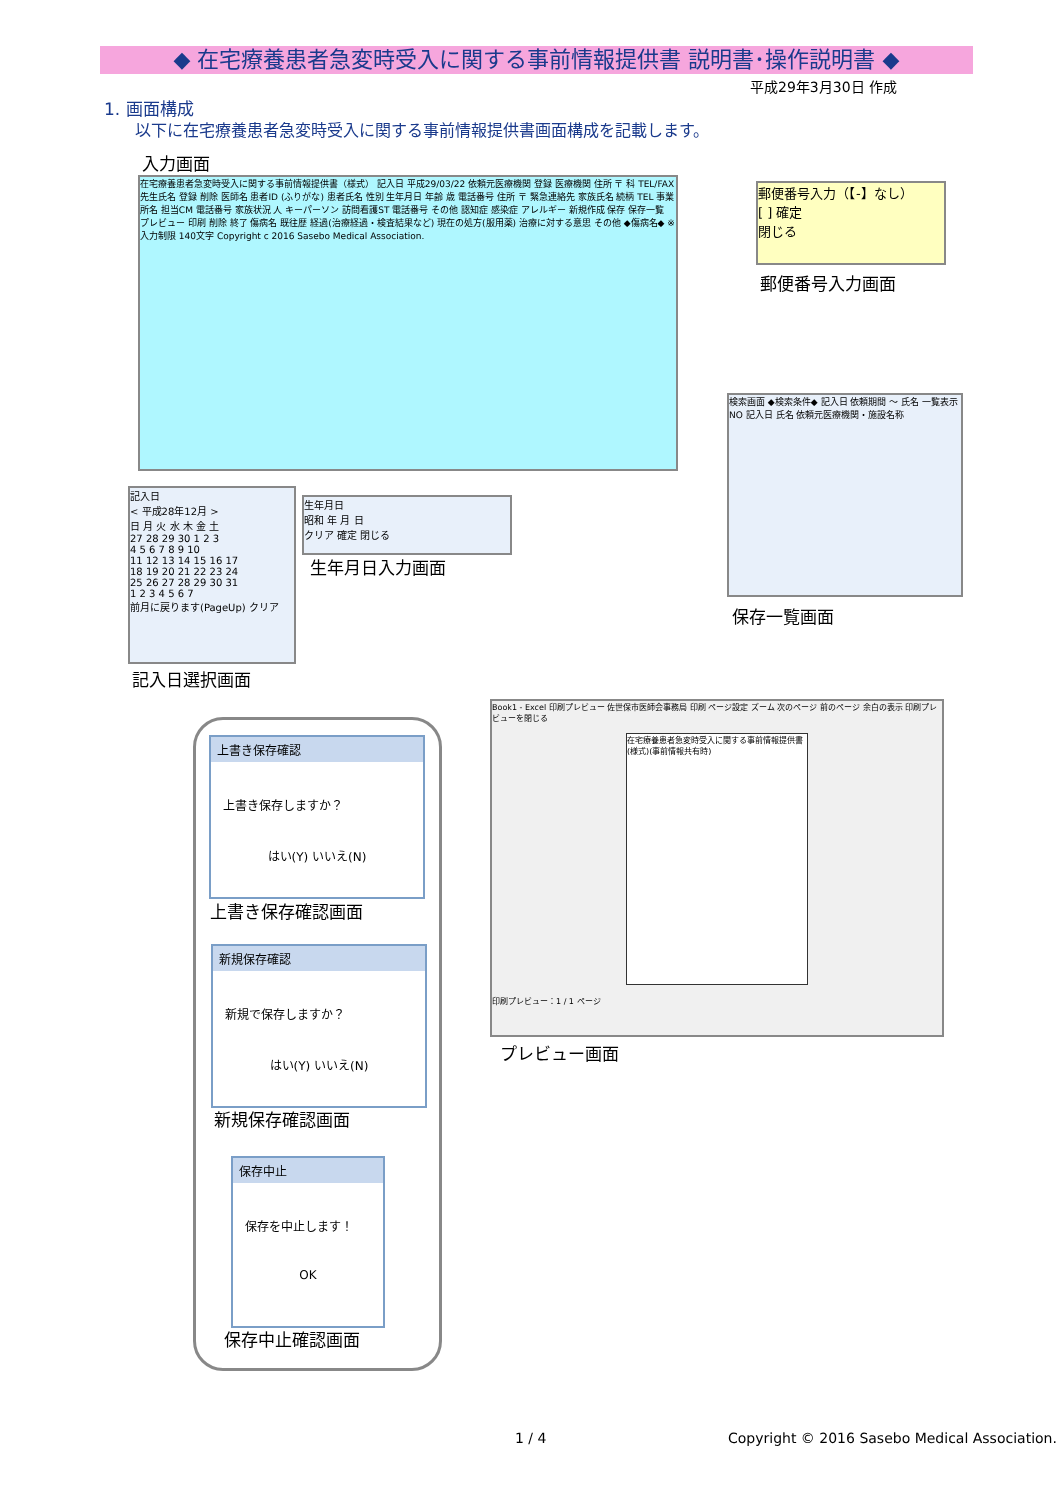◆ 在宅療養患者急変時受入に関する事前情報提供書 説明書･操作説明書 ◆
平成29年3月30日 作成
1. 画面構成
以下に在宅療養患者急変時受入に関する事前情報提供書画面構成を記載します。
入力画面
在宅療養患者急変時受入に関する事前情報提供書（様式） 記入日 平成29/03/22 依頼元医療機関 登録 医療機関 住所 〒 科 TEL/FAX 先生氏名 登録 削除 医師名 患者ID (ふりがな) 患者氏名 性別 生年月日 年齢 歳 電話番号 住所 〒 緊急連絡先 家族氏名 続柄 TEL 事業所名 担当CM 電話番号 家族状況 人 キーパーソン 訪問看護ST 電話番号 その他 認知症 感染症 アレルギー 新規作成 保存 保存一覧 プレビュー 印刷 削除 終了 傷病名 既往歴 経過(治療経過・検査結果など) 現在の処方(服用薬) 治療に対する意思 その他 ◆傷病名◆ ※入力制限 140文字 Copyright c 2016 Sasebo Medical Association.
郵便番号入力（【-】なし）
[ ] 確定
閉じる
郵便番号入力画面
検索画面 ◆検索条件◆ 記入日 依頼期間 ～ 氏名 一覧表示 NO 記入日 氏名 依頼元医療機関・施設名称
保存一覧画面
記入日
< 平成28年12月 >
日 月 火 水 木 金 土
27 28 29 30 1 2 3
4 5 6 7 8 9 10
11 12 13 14 15 16 17
18 19 20 21 22 23 24
25 26 27 28 29 30 31
1 2 3 4 5 6 7
前月に戻ります(PageUp) クリア
記入日選択画面
生年月日
昭和 年 月 日
クリア 確定 閉じる
生年月日入力画面
上書き保存確認
上書き保存しますか？
はい(Y) いいえ(N)
上書き保存確認画面
新規保存確認
新規で保存しますか？
はい(Y) いいえ(N)
新規保存確認画面
保存中止
保存を中止します！
OK
保存中止確認画面
Book1 - Excel 印刷プレビュー 佐世保市医師会事務局 印刷 ページ設定 ズーム 次のページ 前のページ 余白の表示 印刷プレビューを閉じる
在宅療養患者急変時受入に関する事前情報提供書(様式)(事前情報共有時)
印刷プレビュー：1 / 1 ページ
プレビュー画面
1 / 4
Copyright © 2016 Sasebo Medical Association.